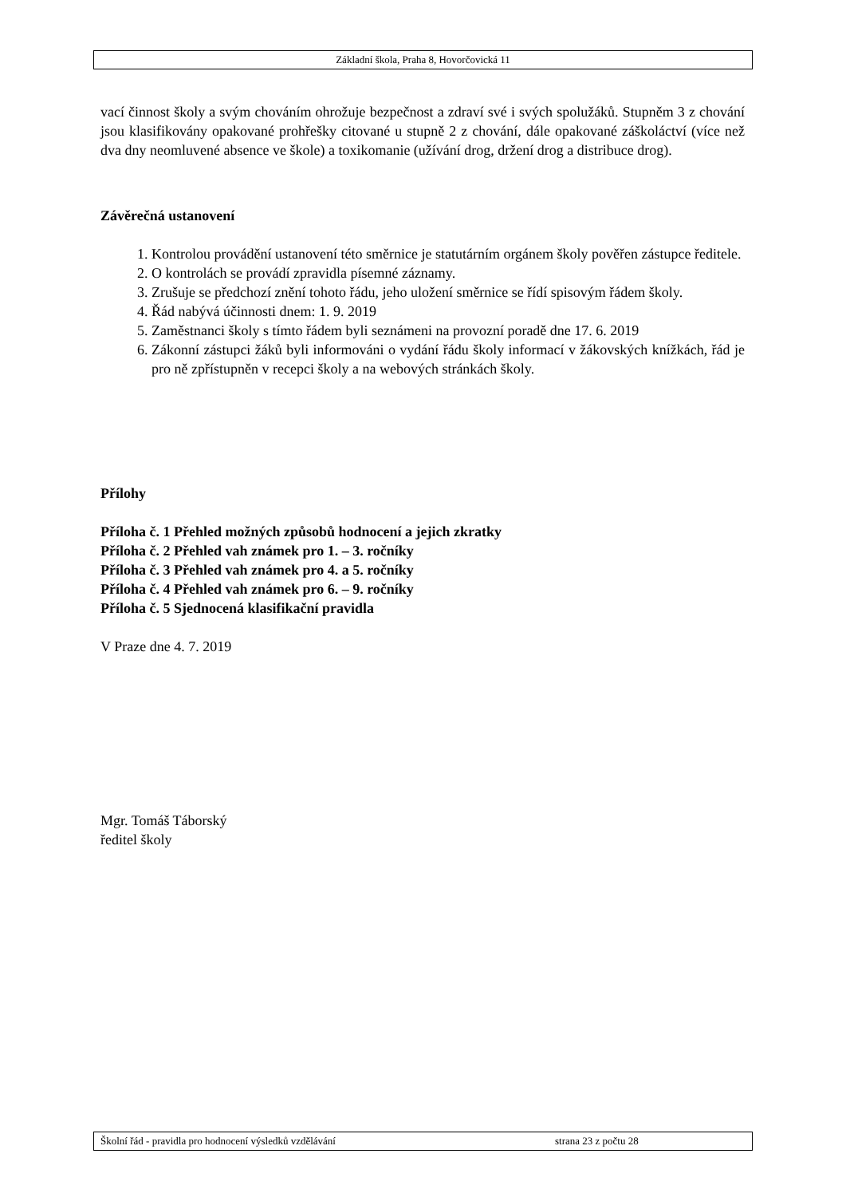Základní škola, Praha 8, Hovorčovická 11
vací činnost školy a svým chováním ohrožuje bezpečnost a zdraví své i svých spolužáků. Stupněm 3 z chování jsou klasifikovány opakované prohřešky citované u stupně 2 z chování, dále opakované záškoláctví (více než dva dny neomluvené absence ve škole) a toxikomanie (užívání drog, držení drog a distribuce drog).
Závěrečná ustanovení
1. Kontrolou provádění ustanovení této směrnice je statutárním orgánem školy pověřen zástupce ředitele.
2. O kontrolách se provádí zpravidla písemné záznamy.
3. Zrušuje se předchozí znění tohoto řádu, jeho uložení směrnice se řídí spisovým řádem školy.
4. Řád nabývá účinnosti dnem: 1. 9. 2019
5. Zaměstnanci školy s tímto řádem byli seznámeni na provozní poradě dne 17. 6. 2019
6. Zákonní zástupci žáků byli informováni o vydání řádu školy informací v žákovských knížkách, řád je pro ně zpřístupněn v recepci školy a na webových stránkách školy.
Přílohy
Příloha č. 1 Přehled možných způsobů hodnocení a jejich zkratky
Příloha č. 2 Přehled vah známek pro 1. – 3. ročníky
Příloha č. 3 Přehled vah známek pro 4. a 5. ročníky
Příloha č. 4 Přehled vah známek pro 6. – 9. ročníky
Příloha č. 5 Sjednocená klasifikační pravidla
V Praze dne 4. 7. 2019
Mgr. Tomáš Táborský
ředitel školy
Školní řád - pravidla pro hodnocení výsledků vzdělávání strana 23 z počtu 28